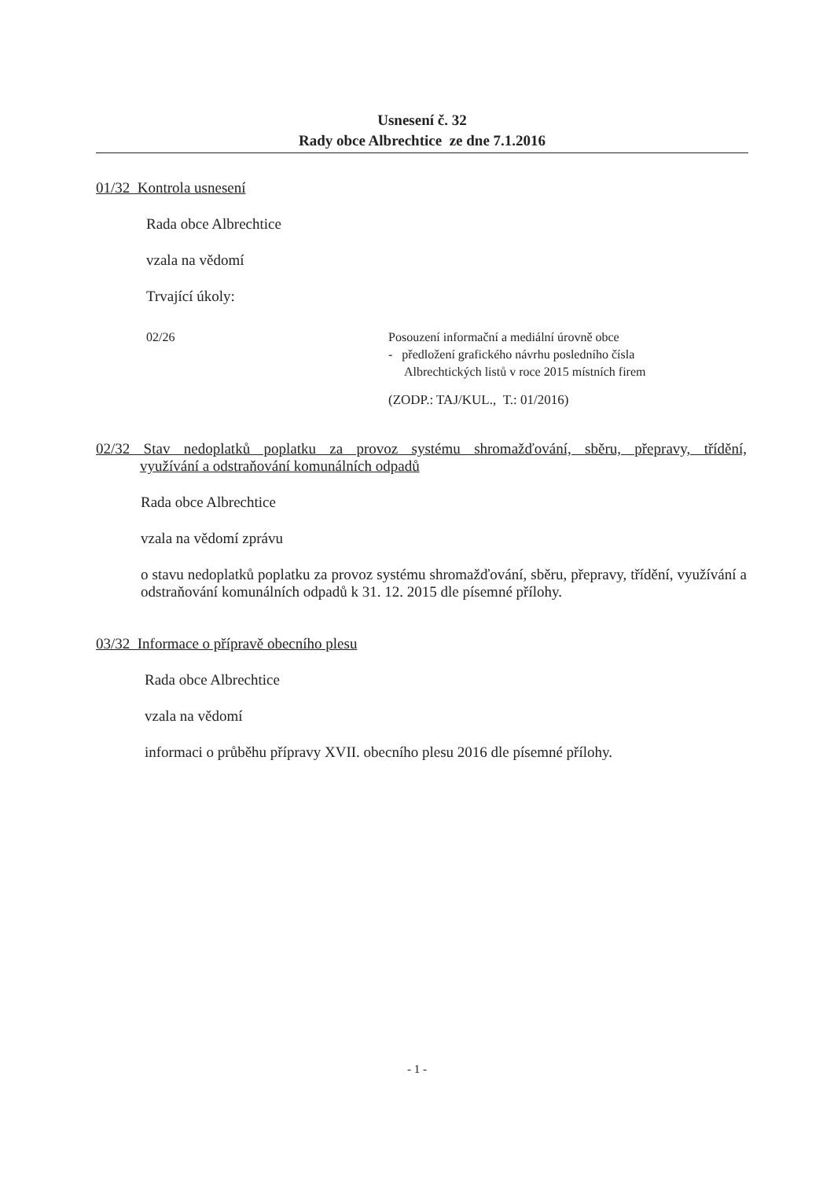Usnesení č. 32
Rady obce Albrechtice ze dne 7.1.2016
01/32 Kontrola usnesení
Rada obce Albrechtice
vzala na vědomí
Trvající úkoly:
02/26 Posouzení informační a mediální úrovně obce
- předložení grafického návrhu posledního čísla
Albrechtických listů v roce 2015 místních firem
(ZODP.: TAJ/KUL., T.: 01/2016)
02/32 Stav nedoplatků poplatku za provoz systému shromažďování, sběru, přepravy, třídění, využívání a odstraňování komunálních odpadů
Rada obce Albrechtice
vzala na vědomí zprávu
o stavu nedoplatků poplatku za provoz systému shromažďování, sběru, přepravy, třídění, využívání a odstraňování komunálních odpadů k 31. 12. 2015 dle písemné přílohy.
03/32 Informace o přípravě obecního plesu
Rada obce Albrechtice
vzala na vědomí
informaci o průběhu přípravy XVII. obecního plesu 2016 dle písemné přílohy.
- 1 -